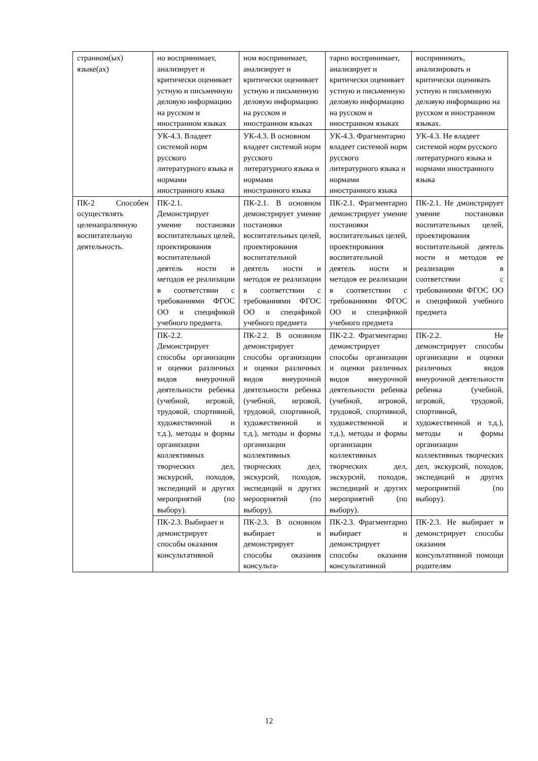| странном(ых) языке(ах) | но воспринимает, анализирует и критически оценивает устную и письменную деловую информацию на русском и иностранном языках | ном воспринимает, анализирует и критически оценивает устную и письменную деловую информацию на русском и иностранном языках | тарно воспринимает, анализирует и критически оценивает устную и письменную деловую информацию на русском и иностранном языках | воспринимать, анализировать и критически оценивать устную и письменную деловую информацию на русском и иностранном языках. |
| | УК-4.3. Владеет системой норм русского литературного языка и нормами иностранного языка | УК-4.3. В основном владеет системой норм русского литературного языка и нормами иностранного языка | УК-4.3. Фрагментарно владеет системой норм русского литературного языка и нормами иностранного языка | УК-4.3. Не владеет системой норм русского литературного языка и нормами иностранного языка |
| ПК-2 Способен осуществлять целенапраленную воспитательную деятельность. | ПК-2.1. Демонстрирует умение постановки воспитательных целей, проектирования воспитательной деятель ности и методов ее реализации в соответствии с требованиями ФГОС ОО и спецификой учебного предмета. | ПК-2.1. В основном демонстрирует умение постановки воспитательных целей, проектирования воспитательной деятель ности и методов ее реализации в соответствии с требованиями ФГОС ОО и спецификой учебного предмета | ПК-2.1. Фрагментарно демонстрирует умение постановки воспитательных целей, проектирования воспитательной деятель ности и методов ее реализации в соответствии с требованиями ФГОС ОО и спецификой учебного предмета | ПК-2.1. Не дмонстрирует умение постановки воспитательных целей, проектирования воспитательной деятель ности и методов ее реализации в соответствии с требованиями ФГОС ОО и спецификой учебного предмета |
| | ПК-2.2. Демонстрирует способы организации и оценки различных видов внеурочной деятельности ребенка (учебной, игровой, трудовой, спортивной, художественной и т.д.), методы и формы организации коллективных творческих дел, экскурсий, походов, экспедиций и других мероприятий (по выбору). | ПК-2.2. В основном демонстрирует способы организации и оценки различных видов внеурочной деятельности ребенка (учебной, игровой, трудовой, спортивной, художественной и т.д.), методы и формы организации коллективных творческих дел, экскурсий, походов, экспедиций и других мероприятий (по выбору). | ПК-2.2. Фрагментарно демонстрирует способы организации и оценки различных видов внеурочной деятельности ребенка (учебной, игровой, трудовой, спортивной, художественной и т.д.), методы и формы организации коллективных творческих дел, экскурсий, походов, экспедиций и других мероприятий (по выбору). | ПК-2.2. Не демонстрирует способы организации и оценки различных видов внеурочной деятельности ребенка (учебной, игровой, трудовой, спортивной, художественной и т.д.), методы и формы организации коллективных творческих дел, экскурсий, походов, экспедиций и других мероприятий (по выбору). |
| | ПК-2.3. Выбирает и демонстрирует способы оказания консультативной | ПК-2.3. В основном выбирает и демонстрирует способы оказания консульта- | ПК-2.3. Фрагментарно выбирает и демонстрирует способы оказания консультативной | ПК-2.3. Не выбирает и демонстрирует способы оказания консультативной помощи родителям |
12